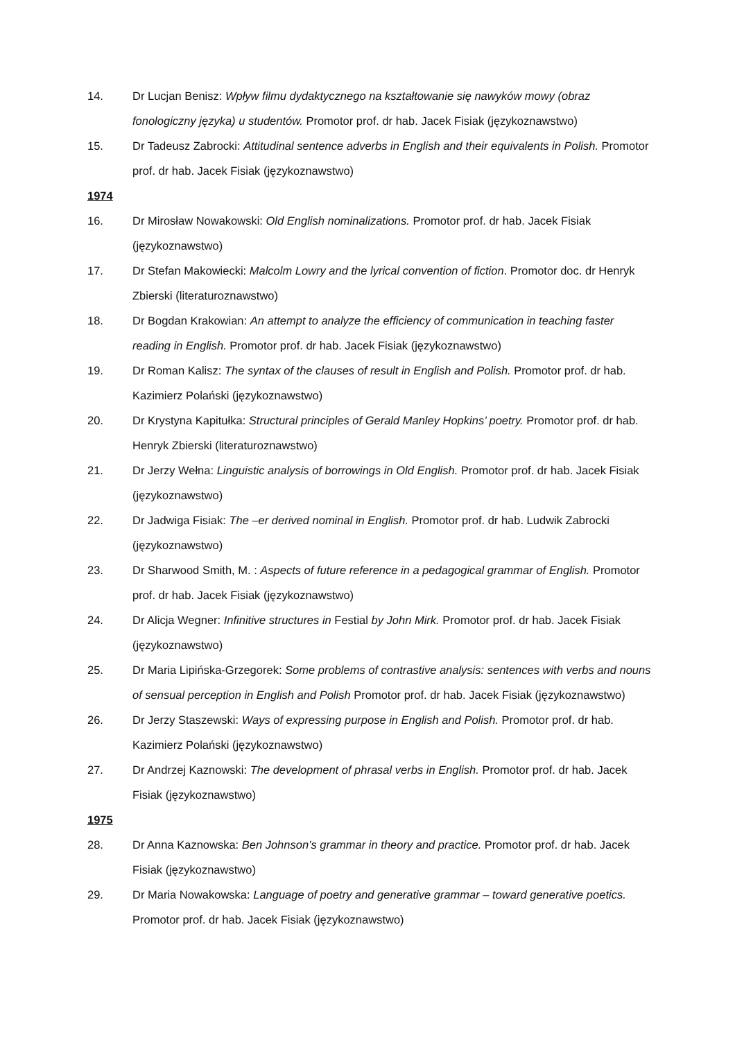14. Dr Lucjan Benisz: Wpływ filmu dydaktycznego na kształtowanie się nawyków mowy (obraz fonologiczny języka) u studentów. Promotor prof. dr hab. Jacek Fisiak (językoznawstwo)
15. Dr Tadeusz Zabrocki: Attitudinal sentence adverbs in English and their equivalents in Polish. Promotor prof. dr hab. Jacek Fisiak (językoznawstwo)
1974
16. Dr Mirosław Nowakowski: Old English nominalizations. Promotor prof. dr hab. Jacek Fisiak (językoznawstwo)
17. Dr Stefan Makowiecki: Malcolm Lowry and the lyrical convention of fiction. Promotor doc. dr Henryk Zbierski (literaturoznawstwo)
18. Dr Bogdan Krakowian: An attempt to analyze the efficiency of communication in teaching faster reading in English. Promotor prof. dr hab. Jacek Fisiak (językoznawstwo)
19. Dr Roman Kalisz: The syntax of the clauses of result in English and Polish. Promotor prof. dr hab. Kazimierz Polański (językoznawstwo)
20. Dr Krystyna Kapitułka: Structural principles of Gerald Manley Hopkins’ poetry. Promotor prof. dr hab. Henryk Zbierski (literaturoznawstwo)
21. Dr Jerzy Wełna: Linguistic analysis of borrowings in Old English. Promotor prof. dr hab. Jacek Fisiak (językoznawstwo)
22. Dr Jadwiga Fisiak: The –er derived nominal in English. Promotor prof. dr hab. Ludwik Zabrocki (językoznawstwo)
23. Dr Sharwood Smith, M. : Aspects of future reference in a pedagogical grammar of English. Promotor prof. dr hab. Jacek Fisiak (językoznawstwo)
24. Dr Alicja Wegner: Infinitive structures in Festial by John Mirk. Promotor prof. dr hab. Jacek Fisiak (językoznawstwo)
25. Dr Maria Lipińska-Grzegorek: Some problems of contrastive analysis: sentences with verbs and nouns of sensual perception in English and Polish Promotor prof. dr hab. Jacek Fisiak (językoznawstwo)
26. Dr Jerzy Staszewski: Ways of expressing purpose in English and Polish. Promotor prof. dr hab. Kazimierz Polański (językoznawstwo)
27. Dr Andrzej Kaznowski: The development of phrasal verbs in English. Promotor prof. dr hab. Jacek Fisiak (językoznawstwo)
1975
28. Dr Anna Kaznowska: Ben Johnson’s grammar in theory and practice. Promotor prof. dr hab. Jacek Fisiak (językoznawstwo)
29. Dr Maria Nowakowska: Language of poetry and generative grammar – toward generative poetics. Promotor prof. dr hab. Jacek Fisiak (językoznawstwo)